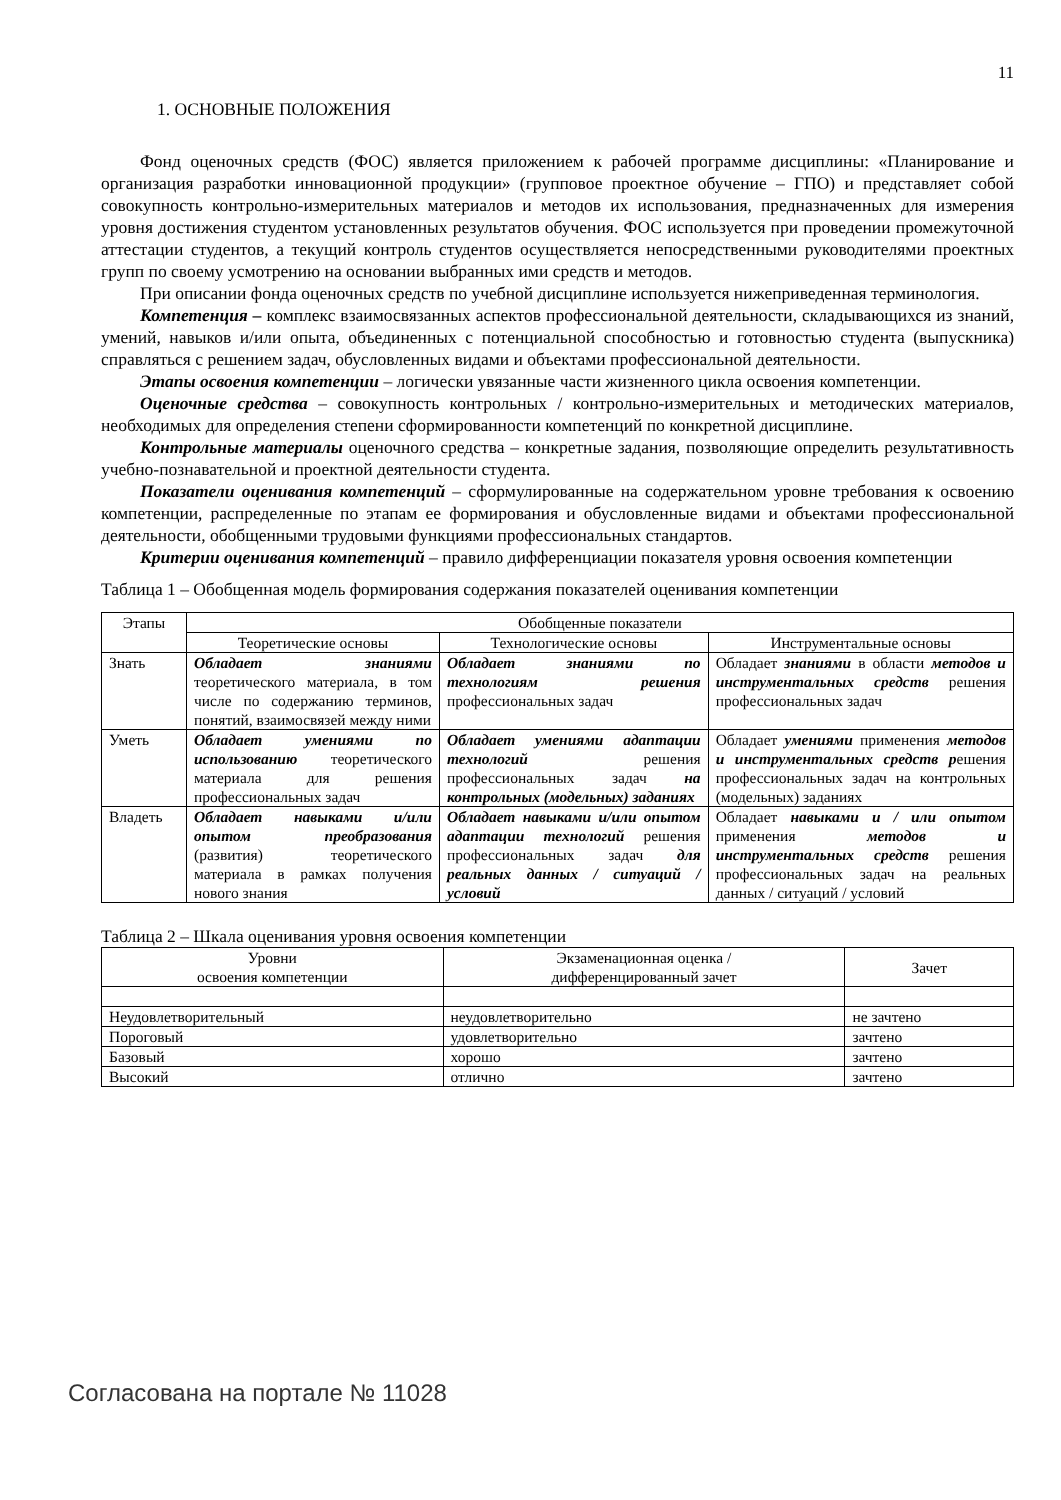11
1. ОСНОВНЫЕ ПОЛОЖЕНИЯ
Фонд оценочных средств (ФОС) является приложением к рабочей программе дисциплины: «Планирование и организация разработки инновационной продукции» (групповое проектное обучение – ГПО) и представляет собой совокупность контрольно-измерительных материалов и методов их использования, предназначенных для измерения уровня достижения студентом установленных результатов обучения. ФОС используется при проведении промежуточной аттестации студентов, а текущий контроль студентов осуществляется непосредственными руководителями проектных групп по своему усмотрению на основании выбранных ими средств и методов.
При описании фонда оценочных средств по учебной дисциплине используется нижеприведенная терминология.
Компетенция – комплекс взаимосвязанных аспектов профессиональной деятельности, складывающихся из знаний, умений, навыков и/или опыта, объединенных с потенциальной способностью и готовностью студента (выпускника) справляться с решением задач, обусловленных видами и объектами профессиональной деятельности.
Этапы освоения компетенции – логически увязанные части жизненного цикла освоения компетенции.
Оценочные средства – совокупность контрольных / контрольно-измерительных и методических материалов, необходимых для определения степени сформированности компетенций по конкретной дисциплине.
Контрольные материалы оценочного средства – конкретные задания, позволяющие определить результативность учебно-познавательной и проектной деятельности студента.
Показатели оценивания компетенций – сформулированные на содержательном уровне требования к освоению компетенции, распределенные по этапам ее формирования и обусловленные видами и объектами профессиональной деятельности, обобщенными трудовыми функциями профессиональных стандартов.
Критерии оценивания компетенций – правило дифференциации показателя уровня освоения компетенции
Таблица 1 – Обобщенная модель формирования содержания показателей оценивания компетенции
| Этапы | Обобщенные показатели | | |
| --- | --- | --- | --- |
| | Теоретические основы | Технологические основы | Инструментальные основы |
| Знать | Обладает знаниями теоретического материала, в том числе по содержанию терминов, понятий, взаимосвязей между ними | Обладает знаниями по технологиям решения профессиональных задач | Обладает знаниями в области методов и инструментальных средств решения профессиональных задач |
| Уметь | Обладает умениями по использованию теоретического материала для решения профессиональных задач | Обладает умениями адаптации технологий решения профессиональных задач на контрольных (модельных) заданиях | Обладает умениями применения методов и инструментальных средств р ешения профессиональных задач на контрольных (модельных) заданиях |
| Владеть | Обладает навыками и/или опытом преобразования (развития) теоретического материала в рамках получения нового знания | Обладает навыками и/или опытом адаптации технологий решения профессиональных задач для реальных данных / ситуаций / условий | Обладает навыками и / или опытом применения методов и инструментальных средств решения профессиональных задач на реальных данных / ситуаций / условий |
Таблица 2 – Шкала оценивания уровня освоения компетенции
| Уровни освоения компетенции | Экзаменационная оценка / дифференцированный зачет | Зачет |
| --- | --- | --- |
| Неудовлетворительный | неудовлетворительно | не зачтено |
| Пороговый | удовлетворительно | зачтено |
| Базовый | хорошо | зачтено |
| Высокий | отлично | зачтено |
Согласована на портале № 11028